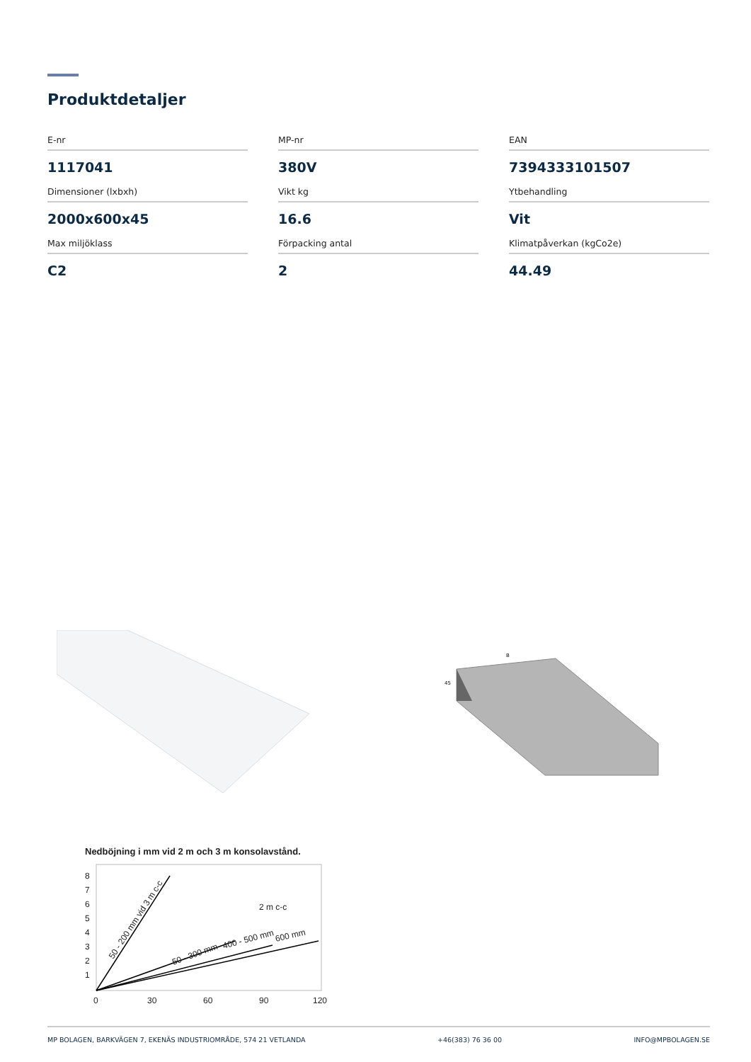Produktdetaljer
E-nr
1117041
MP-nr
380V
EAN
7394333101507
Dimensioner (lxbxh)
2000x600x45
Vikt kg
16.6
Ytbehandling
Vit
Max miljöklass
C2
Förpacking antal
2
Klimatpåverkan (kgCo2e)
44.49
B
45
Nedböjning i mm vid 2 m och 3 m konsolavstånd.
8
7
6
5
4
3
2
1
0
30
60
90
120
2 m c-c
50 - 200 mm vid 3 m c-c
50 - 300 mm
400 - 500 mm
600 mm
MP BOLAGEN, BARKVÄGEN 7, EKENÄS INDUSTRIOMRÅDE, 574 21 VETLANDA +46(383) 76 36 00 INFO@MPBOLAGEN.SE